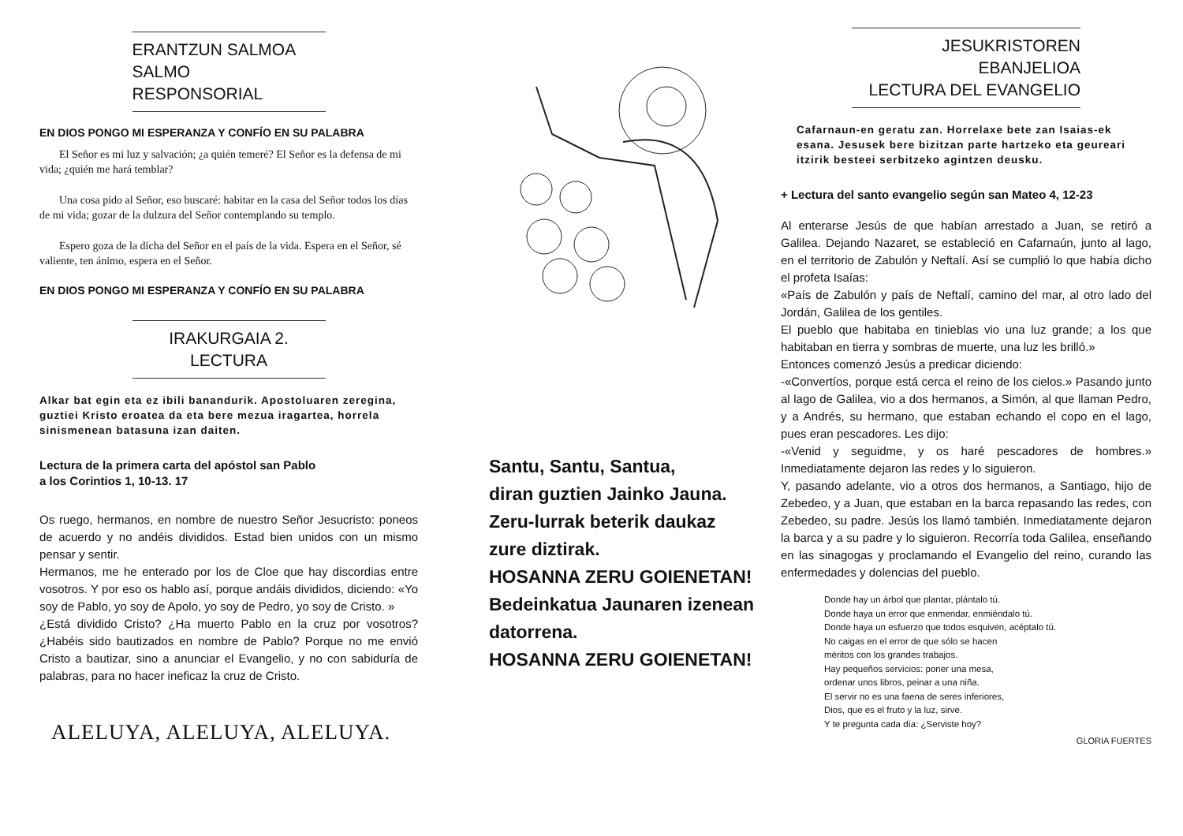ERANTZUN SALMOA
SALMO RESPONSORIAL
EN DIOS PONGO MI ESPERANZA Y CONFÍO EN SU PALABRA
El Señor es mi luz y salvación; ¿a quién temeré? El Señor es la defensa de mi vida; ¿quién me hará temblar?
Una cosa pido al Señor, eso buscaré: habitar en la casa del Señor todos los días de mi vida; gozar de la dulzura del Señor contemplando su templo.
Espero goza de la dicha del Señor en el país de la vida. Espera en el Señor, sé valiente, ten ánimo, espera en el Señor.
EN DIOS PONGO MI ESPERANZA Y CONFÍO EN SU PALABRA
IRAKURGAIA 2. LECTURA
Alkar bat egin eta ez ibili banandurik. Apostoluaren zeregina, guztiei Kristo eroatea da eta bere mezua iragartea, horrela sinismenean batasuna izan daiten.
Lectura de la primera carta del apóstol san Pablo
a los Corintios 1, 10-13. 17
Os ruego, hermanos, en nombre de nuestro Señor Jesucristo: poneos de acuerdo y no andéis divididos. Estad bien unidos con un mismo pensar y sentir.
Hermanos, me he enterado por los de Cloe que hay discordias entre vosotros. Y por eso os hablo así, porque andáis divididos, diciendo: «Yo soy de Pablo, yo soy de Apolo, yo soy de Pedro, yo soy de Cristo. »
¿Está dividido Cristo? ¿Ha muerto Pablo en la cruz por vosotros? ¿Habéis sido bautizados en nombre de Pablo? Porque no me envió Cristo a bautizar, sino a anunciar el Evangelio, y no con sabiduría de palabras, para no hacer ineficaz la cruz de Cristo.
ALELUYA, ALELUYA, ALELUYA.
Santu, Santu, Santua,
diran guztien Jainko Jauna.
Zeru-lurrak beterik daukaz
zure diztirak.
HOSANNA ZERU GOIENETAN!
Bedeinkatua Jaunaren izenean
datorrena.
HOSANNA ZERU GOIENETAN!
JESUKRISTOREN EBANJELIOA
LECTURA DEL EVANGELIO
Cafarnaun-en geratu zan. Horrelaxe bete zan Isaias-ek esana. Jesusek bere bizitzan parte hartzeko eta geureari itzirik besteei serbitzeko agintzen deusku.
+ Lectura del santo evangelio según san Mateo 4, 12-23
Al enterarse Jesús de que habían arrestado a Juan, se retiró a Galilea. Dejando Nazaret, se estableció en Cafarnaún, junto al lago, en el territorio de Zabulón y Neftalí. Así se cumplió lo que había dicho el profeta Isaías:
«País de Zabulón y país de Neftalí, camino del mar, al otro lado del Jordán, Galilea de los gentiles.
El pueblo que habitaba en tinieblas vio una luz grande; a los que habitaban en tierra y sombras de muerte, una luz les brilló.»
Entonces comenzó Jesús a predicar diciendo:
-«Convertíos, porque está cerca el reino de los cielos.» Pasando junto al lago de Galilea, vio a dos hermanos, a Simón, al que llaman Pedro, y a Andrés, su hermano, que estaban echando el copo en el lago, pues eran pescadores. Les dijo:
-«Venid y seguidme, y os haré pescadores de hombres.» Inmediatamente dejaron las redes y lo siguieron.
Y, pasando adelante, vio a otros dos hermanos, a Santiago, hijo de Zebedeo, y a Juan, que estaban en la barca repasando las redes, con Zebedeo, su padre. Jesús los llamó también. Inmediatamente dejaron la barca y a su padre y lo siguieron. Recorría toda Galilea, enseñando en las sinagogas y proclamando el Evangelio del reino, curando las enfermedades y dolencias del pueblo.
Donde hay un árbol que plantar, plántalo tú.
Donde haya un error que enmendar, enmiéndalo tú.
Donde haya un esfuerzo que todos esquiven, acéptalo tú.
No caigas en el error de que sólo se hacen
méritos con los grandes trabajos.
Hay pequeños servicios: poner una mesa,
ordenar unos libros, peinar a una niña.
El servir no es una faena de seres inferiores,
Dios, que es el fruto y la luz, sirve.
Y te pregunta cada día: ¿Serviste hoy?
GLORIA FUERTES